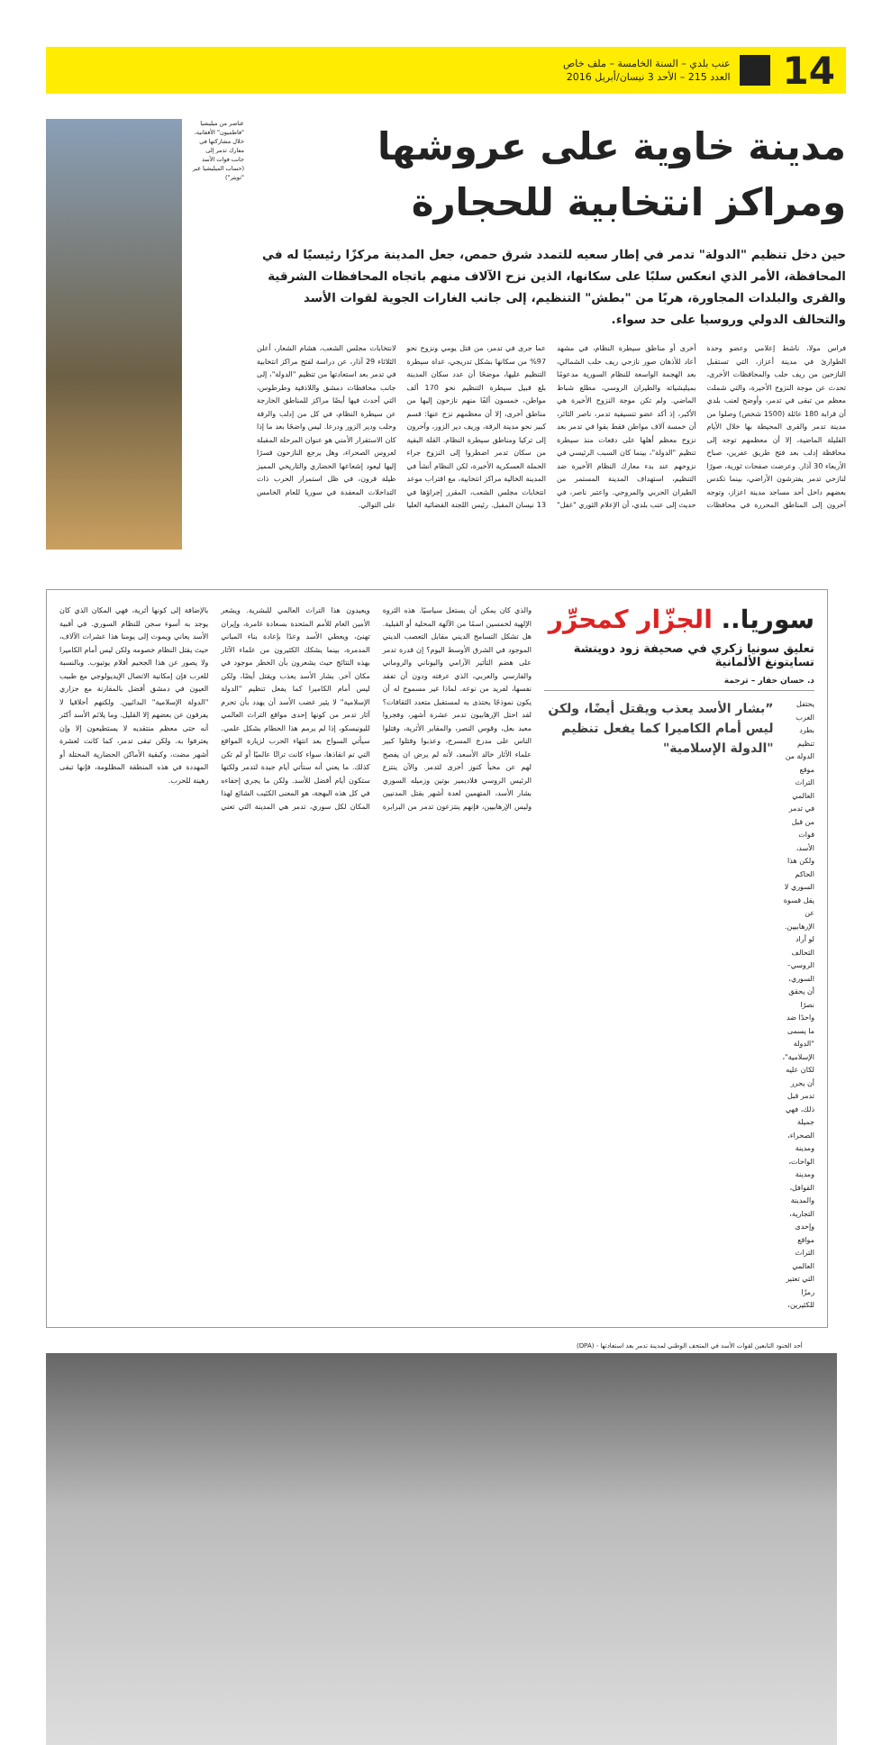14
عنب بلدي – السنة الخامسة – ملف خاص
العدد 215 – الأحد 3 نيسان/أبريل 2016
مدينة خاوية على عروشها
ومراكز انتخابية للحجارة
حين دخل تنظيم "الدولة" تدمر في إطار سعيه للتمدد شرق حمص، جعل المدينة مركزًا رئيسيًا له في المحافظة، الأمر الذي انعكس سلبًا على سكانها، الذين نزح الآلاف منهم باتجاه المحافظات الشرقية والقرى والبلدات المجاورة، هربًا من "بطش" التنظيم، إلى جانب الغارات الجوية لقوات الأسد والتحالف الدولي وروسيا على حد سواء.
فراس مولا، ناشط إعلامي وعضو وحدة الطوارئ في مدينة أعزاز، التي تستقبل النازحين من ريف حلب والمحافظات الأخرى، تحدث عن موجة النزوح الأخيرة، والتي شملت معظم من تبقى في تدمر، وأوضح لعنب بلدي أن قرابة 180 عائلة (1500 شخص) وصلوا من مدينة تدمر والقرى المحيطة بها خلال الأيام القليلة الماضية، إلا أن معظمهم توجه إلى محافظة إدلب بعد فتح طريق عفرين، صباح الأربعاء 30 آذار. وعرضت صفحات ثورية، صورًا لنازحي تدمر يفترشون الأراضي، بينما تكدس بعضهم داخل أحد مساجد مدينة اعزاز، وتوجه آخرون إلى المناطق المحررة في محافظات أخرى أو مناطق سيطرة النظام، في مشهد أعاد للأذهان صور نازحي ريف حلب الشمالي، بعد الهجمة الواسعة للنظام السورية مدعومًا بميليشياته والطيران الروسي، مطلع شباط الماضي. ولم تكن موجة النزوح الأخيرة هي الأكبر، إذ أكد عضو تنسيقية تدمر، ناصر الثائر، أن خمسة آلاف مواطن فقط بقوا في تدمر بعد نزوح معظم أهلها على دفعات منذ سيطرة تنظيم "الدولة"، بينما كان السبب الرئيسي في نزوحهم عند بدء معارك النظام الأخيرة ضد التنظيم، استهداف المدينة المستمر من الطيران الحربي والمروحي. واعتبر ناصر، في حديث إلى عنب بلدي، أن الإعلام الثوري "غفل" عما جرى في تدمر، من قتل يومي ونزوح نحو 97% من سكانها بشكل تدريجي، غداة سيطرة التنظيم عليها، موضحًا أن عدد سكان المدينة بلغ قبيل سيطرة التنظيم نحو 170 ألف مواطن، خمسون ألفًا منهم نازحون إليها من مناطق أخرى، إلا أن معظمهم نزح عنها: قسم كبير نحو مدينة الرقة، وريف دير الزور، وآخرون إلى تركيا ومناطق سيطرة النظام. القلة البقية من سكان تدمر اضطروا إلى النزوح جراء الحملة العسكرية الأخيرة، لكن النظام أنشأ في المدينة الخالية مراكز انتخابية، مع اقتراب موعد انتخابات مجلس الشعب، المقرر إجراؤها في 13 نيسان المقبل. رئيس اللجنة القضائية العليا لانتخابات مجلس الشعب، هشام الشعار، أعلن الثلاثاء 29 آذار، عن دراسة لفتح مراكز انتخابية في تدمر بعد استعادتها من تنظيم "الدولة"، إلى جانب محافظات دمشق واللاذقية وطرطوس، التي أحدث فيها أيضًا مراكز للمناطق الخارجة عن سيطرة النظام، في كل من إدلب والرقة وحلب ودير الزور ودرعا. ليس واضحًا بعد ما إذا كان الاستقرار الأمني هو عنوان المرحلة المقبلة لعروس الصحراء، وهل يرجع النازحون قسرًا إليها ليعود إشعاعها الحضاري والتاريخي المميز طيلة قرون، في ظل استمرار الحرب ذات التداخلات المعقدة في سوريا للعام الخامس على التوالي.
عناصر من ميليشيا "فاطميون" الأفغانية، خلال مشاركتها في معارك تدمر إلى جانب قوات الأسد
(حساب الميليشيا عبر "تويتر")
سوريا.. الجزّار كمحرِّر
تعليق سونيا زكري في صحيفة زود دويتشة تسايتونغ الألمانية
د. حسان حفار – ترجمة
يحتفل الغرب بطرد تنظيم الدولة من موقع التراث العالمي في تدمر من قبل قوات الأسد، ولكن هذا الحاكم السوري لا يقل قسوة عن الإرهابيين. لو أراد التحالف الروسي– السوري، أن يحقق نصرًا واحدًا ضد ما يسمى "الدولة الإسلامية"، لكان عليه أن يحرر تدمر قبل ذلك، فهي جميلة الصحراء، ومدينة الواحات، ومدينة القوافل، والمدينة التجارية، وإحدى مواقع التراث العالمي التي تعتبر رمزًا للكثيرين،
”بشار الأسد يعذب ويقتل أيضًا، ولكن ليس أمام الكاميرا كما يفعل تنظيم "الدولة الإسلامية"
والذي كان يمكن أن يستغل سياسيًا. هذه الثروة الإلهية لخمسين اسمًا من الآلهة المحلية أو القبلية. هل تشكل التسامح الديني مقابل التعصب الديني الموجود في الشرق الأوسط اليوم؟ إن قدرة تدمر على هضم التأثير الآرامي واليوناني والروماني والفارسي والعربي، الذي عرفته ودون أن تفقد نفسها، لفريد من نوعه. لماذا غير مسموح له أن يكون نموذجًا يحتذى به لمستقبل متعدد الثقافات؟ لقد احتل الإرهابيون تدمر عشرة أشهر، وفجروا معبد بعل، وقوس النصر، والمقابر الأثرية، وقتلوا الناس على مدرج المسرح، وعذبوا وقتلوا كبير علماء الآثار خالد الأسعد، لأنه لم يرض ان يفصح لهم عن مخبأ كنوز أخرى لتدمر. والآن ينتزع الرئيس الروسي فلاديمير بوتين وزميله السوري بشار الأسد، المتهمين لعدة أشهر بقتل المدنيين وليس الإرهابيين، فإنهم ينتزعون تدمر من البرابرة ويعيدون هذا التراث العالمي للبشرية. ويشعر الأمين العام للأمم المتحدة بسعادة غامرة، وإيران تهنئ، ويعطي الأسد وعدًا بإعادة بناء المباني المدمرة، بينما يشكك الكثيرون من علماء الآثار بهذه النتائج حيث يشعرون بأن الخطر موجود في مكان آخر. بشار الأسد يعذب ويقتل أيضًا، ولكن ليس أمام الكاميرا كما يفعل تنظيم "الدولة الإسلامية" لا يثير غضب الأسد أن يهدد بأن تحرم آثار تدمر من كونها إحدى مواقع التراث العالمي لليونيسكو، إذا لم يرمم هذا الحطام بشكل علمي. سيأتي السواح بعد انتهاء الحرب لزيارة المواقع التي تم انقاذها، سواء كانت تراثًا عالميًا أو لم تكن كذلك. ما يعني أنه ستأتي أيام جيدة لتدمر ولكنها ستكون أيام أفضل للأسد. ولكن ما يجري إخفاءه في كل هذه البهجة، هو المعنى الكئيب الشائع لهذا المكان لكل سوري، تدمر هي المدينة التي تعني بالإضافة إلى كونها أثرية، فهي المكان الذي كان يوجد به أسوء سجن للنظام السوري. في أقبية الأسد يعاني ويموت إلى يومنا هذا عشرات الآلاف، حيث يقتل النظام خصومه ولكن ليس أمام الكاميرا ولا يصور عن هذا الجحيم أفلام يوتيوب. وبالنسبة للغرب فإن إمكانية الاتصال الإيديولوجي مع طبيب العيون في دمشق أفضل بالمقارنة مع جزاري "الدولة الإسلامية" البدائيين. ولكنهم أخلاقيا لا يفرقون عن بعضهم إلا القليل. وما يلائم الأسد أكثر أنه حتى معظم منتقديه لا يستطيعون إلا وإن يعترفوا به. ولكن تبقى تدمر، كما كانت لعشرة أشهر مضت، وكبقية الأماكن الحضارية المحتلة أو المهددة في هذه المنطقة المظلومة، فإنها تبقى رهينة للحرب.
أحد الجنود التابعين لقوات الأسد في المتحف الوطني لمدينة تدمر بعد استعادتها - (DPA)